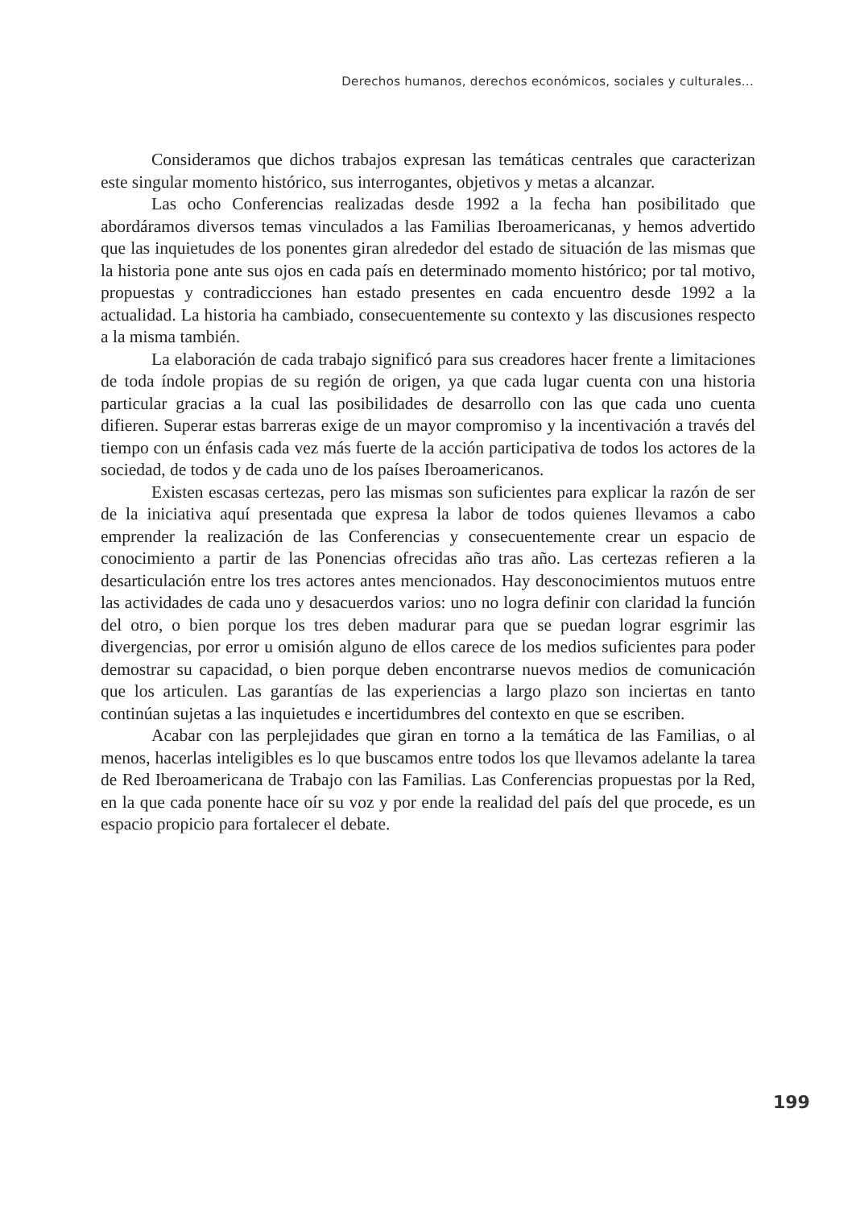Derechos humanos, derechos económicos, sociales y culturales...
Consideramos que dichos trabajos expresan las temáticas centrales que caracterizan este singular momento histórico, sus interrogantes, objetivos y metas a alcanzar.
Las ocho Conferencias realizadas desde 1992 a la fecha han posibilitado que abordáramos diversos temas vinculados a las Familias Iberoamericanas, y hemos advertido que las inquietudes de los ponentes giran alrededor del estado de situación de las mismas que la historia pone ante sus ojos en cada país en determinado momento histórico; por tal motivo, propuestas y contradicciones han estado presentes en cada encuentro desde 1992 a la actualidad. La historia ha cambiado, consecuentemente su contexto y las discusiones respecto a la misma también.
La elaboración de cada trabajo significó para sus creadores hacer frente a limitaciones de toda índole propias de su región de origen, ya que cada lugar cuenta con una historia particular gracias a la cual las posibilidades de desarrollo con las que cada uno cuenta difieren. Superar estas barreras exige de un mayor compromiso y la incentivación a través del tiempo con un énfasis cada vez más fuerte de la acción participativa de todos los actores de la sociedad, de todos y de cada uno de los países Iberoamericanos.
Existen escasas certezas, pero las mismas son suficientes para explicar la razón de ser de la iniciativa aquí presentada que expresa la labor de todos quienes llevamos a cabo emprender la realización de las Conferencias y consecuentemente crear un espacio de conocimiento a partir de las Ponencias ofrecidas año tras año. Las certezas refieren a la desarticulación entre los tres actores antes mencionados. Hay desconocimientos mutuos entre las actividades de cada uno y desacuerdos varios: uno no logra definir con claridad la función del otro, o bien porque los tres deben madurar para que se puedan lograr esgrimir las divergencias, por error u omisión alguno de ellos carece de los medios suficientes para poder demostrar su capacidad, o bien porque deben encontrarse nuevos medios de comunicación que los articulen. Las garantías de las experiencias a largo plazo son inciertas en tanto continúan sujetas a las inquietudes e incertidumbres del contexto en que se escriben.
Acabar con las perplejidades que giran en torno a la temática de las Familias, o al menos, hacerlas inteligibles es lo que buscamos entre todos los que llevamos adelante la tarea de Red Iberoamericana de Trabajo con las Familias. Las Conferencias propuestas por la Red, en la que cada ponente hace oír su voz y por ende la realidad del país del que procede, es un espacio propicio para fortalecer el debate.
199